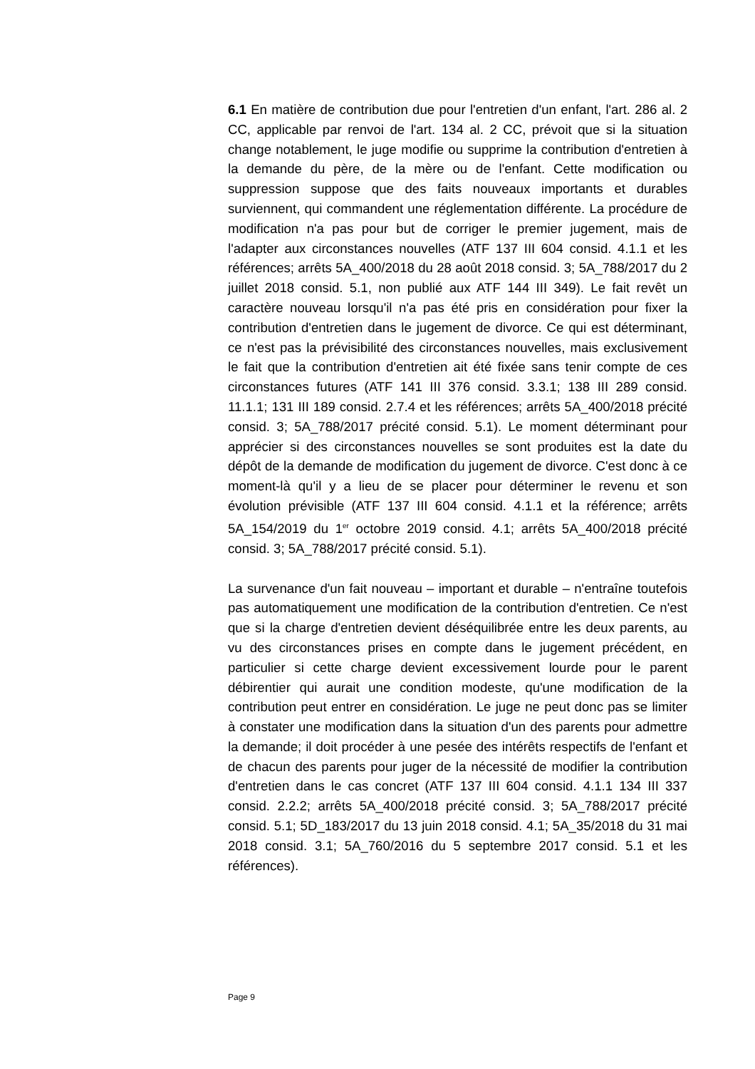6.1 En matière de contribution due pour l'entretien d'un enfant, l'art. 286 al. 2 CC, applicable par renvoi de l'art. 134 al. 2 CC, prévoit que si la situation change notablement, le juge modifie ou supprime la contribution d'entretien à la demande du père, de la mère ou de l'enfant. Cette modification ou suppression suppose que des faits nouveaux importants et durables surviennent, qui commandent une réglementation différente. La procédure de modification n'a pas pour but de corriger le premier jugement, mais de l'adapter aux circonstances nouvelles (ATF 137 III 604 consid. 4.1.1 et les références; arrêts 5A_400/2018 du 28 août 2018 consid. 3; 5A_788/2017 du 2 juillet 2018 consid. 5.1, non publié aux ATF 144 III 349). Le fait revêt un caractère nouveau lorsqu'il n'a pas été pris en considération pour fixer la contribution d'entretien dans le jugement de divorce. Ce qui est déterminant, ce n'est pas la prévisibilité des circonstances nouvelles, mais exclusivement le fait que la contribution d'entretien ait été fixée sans tenir compte de ces circonstances futures (ATF 141 III 376 consid. 3.3.1; 138 III 289 consid. 11.1.1; 131 III 189 consid. 2.7.4 et les références; arrêts 5A_400/2018 précité consid. 3; 5A_788/2017 précité consid. 5.1). Le moment déterminant pour apprécier si des circonstances nouvelles se sont produites est la date du dépôt de la demande de modification du jugement de divorce. C'est donc à ce moment-là qu'il y a lieu de se placer pour déterminer le revenu et son évolution prévisible (ATF 137 III 604 consid. 4.1.1 et la référence; arrêts 5A_154/2019 du 1<sup>er</sup> octobre 2019 consid. 4.1; arrêts 5A_400/2018 précité consid. 3; 5A_788/2017 précité consid. 5.1).
La survenance d'un fait nouveau – important et durable – n'entraîne toutefois pas automatiquement une modification de la contribution d'entretien. Ce n'est que si la charge d'entretien devient déséquilibrée entre les deux parents, au vu des circonstances prises en compte dans le jugement précédent, en particulier si cette charge devient excessivement lourde pour le parent débirentier qui aurait une condition modeste, qu'une modification de la contribution peut entrer en considération. Le juge ne peut donc pas se limiter à constater une modification dans la situation d'un des parents pour admettre la demande; il doit procéder à une pesée des intérêts respectifs de l'enfant et de chacun des parents pour juger de la nécessité de modifier la contribution d'entretien dans le cas concret (ATF 137 III 604 consid. 4.1.1 134 III 337 consid. 2.2.2; arrêts 5A_400/2018 précité consid. 3; 5A_788/2017 précité consid. 5.1; 5D_183/2017 du 13 juin 2018 consid. 4.1; 5A_35/2018 du 31 mai 2018 consid. 3.1; 5A_760/2016 du 5 septembre 2017 consid. 5.1 et les références).
Page 9